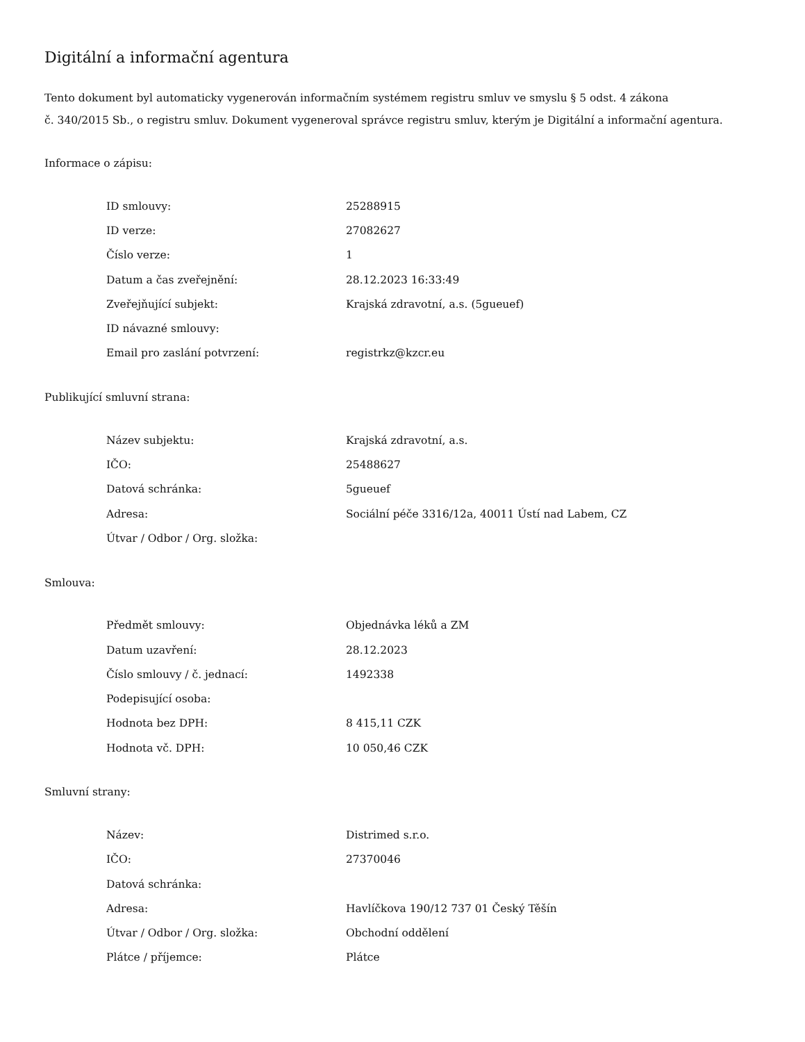Digitální a informační agentura
Tento dokument byl automaticky vygenerován informačním systémem registru smluv ve smyslu § 5 odst. 4 zákona
č. 340/2015 Sb., o registru smluv. Dokument vygeneroval správce registru smluv, kterým je Digitální a informační agentura.
Informace o zápisu:
| ID smlouvy: | 25288915 |
| ID verze: | 27082627 |
| Číslo verze: | 1 |
| Datum a čas zveřejnění: | 28.12.2023 16:33:49 |
| Zveřejňující subjekt: | Krajská zdravotní, a.s. (5gueuef) |
| ID návazné smlouvy: | |
| Email pro zaslání potvrzení: | registrkz@kzcr.eu |
Publikující smluvní strana:
| Název subjektu: | Krajská zdravotní, a.s. |
| IČO: | 25488627 |
| Datová schránka: | 5gueuef |
| Adresa: | Sociální péče 3316/12a, 40011 Ústí nad Labem, CZ |
| Útvar / Odbor / Org. složka: | |
Smlouva:
| Předmět smlouvy: | Objednávka léků a ZM |
| Datum uzavření: | 28.12.2023 |
| Číslo smlouvy / č. jednací: | 1492338 |
| Podepisující osoba: | |
| Hodnota bez DPH: | 8 415,11 CZK |
| Hodnota vč. DPH: | 10 050,46 CZK |
Smluvní strany:
| Název: | Distrimed s.r.o. |
| IČO: | 27370046 |
| Datová schránka: | |
| Adresa: | Havlíčkova 190/12 737 01 Český Těšín |
| Útvar / Odbor / Org. složka: | Obchodní oddělení |
| Plátce / příjemce: | Plátce |